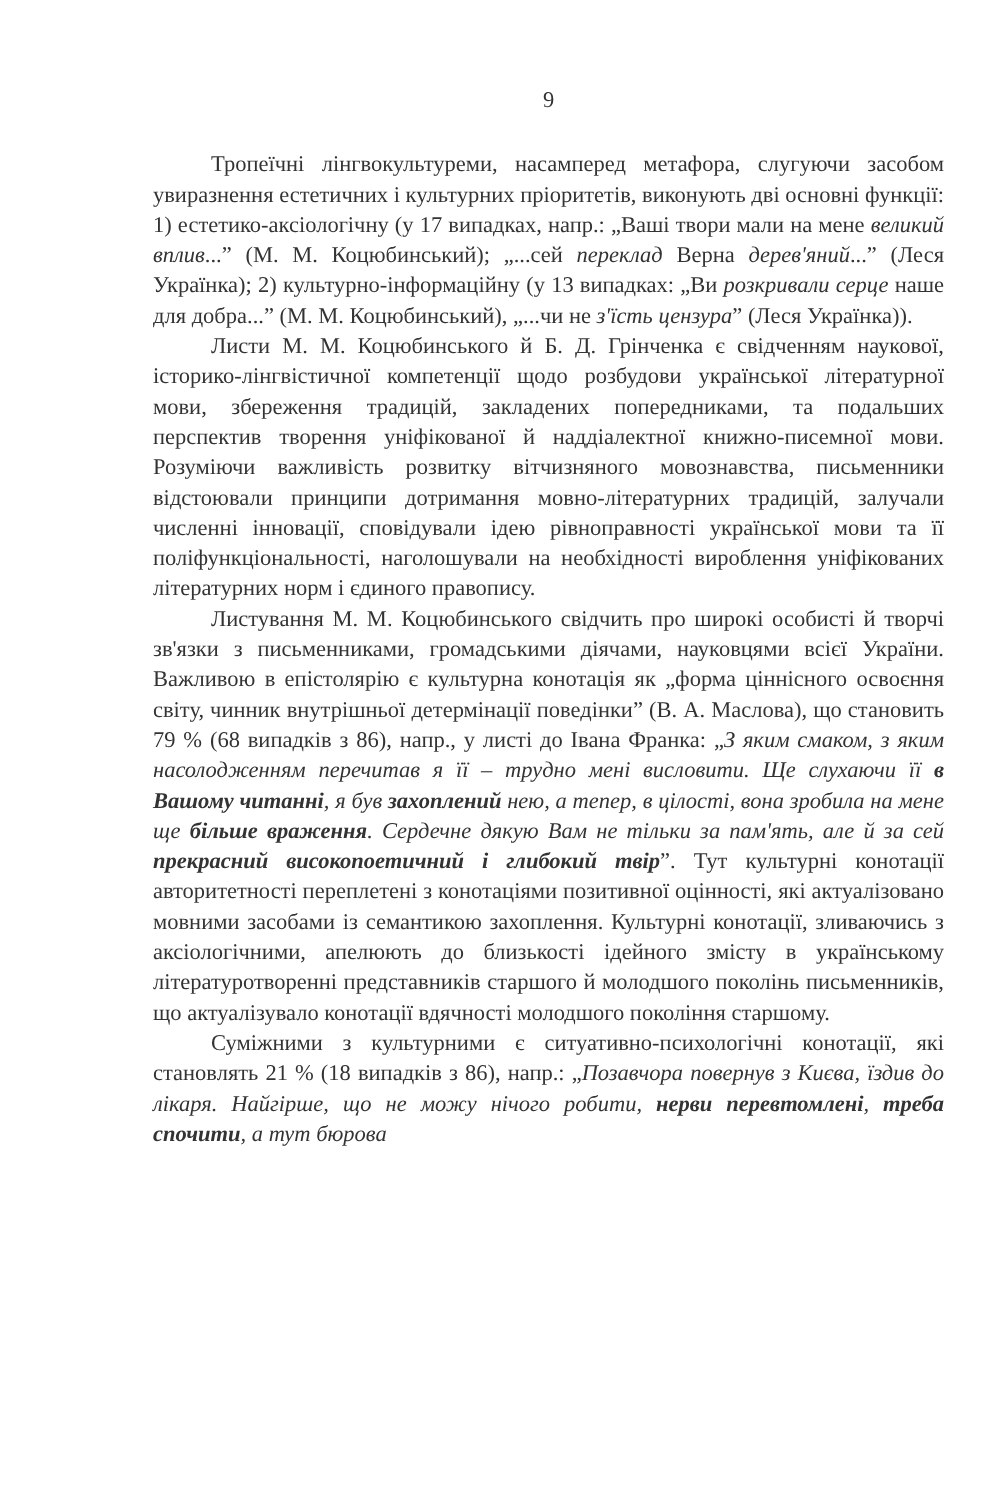9
Тропеїчні лінгвокультуреми, насамперед метафора, слугуючи засобом увиразнення естетичних і культурних пріоритетів, виконують дві основні функції: 1) естетико-аксіологічну (у 17 випадках, напр.: „Ваші твори мали на мене великий вплив...” (М. М. Коцюбинський); „...сей переклад Верна дерев'яний...” (Леся Українка); 2) культурно-інформаційну (у 13 випадках: „Ви розкривали серце наше для добра...” (М. М. Коцюбинський), „...чи не з'їсть цензура” (Леся Українка)).
Листи М. М. Коцюбинського й Б. Д. Грінченка є свідченням наукової, історико-лінгвістичної компетенції щодо розбудови української літературної мови, збереження традицій, закладених попередниками, та подальших перспектив творення уніфікованої й наддіалектної книжно-писемної мови. Розуміючи важливість розвитку вітчизняного мовознавства, письменники відстоювали принципи дотримання мовно-літературних традицій, залучали численні інновації, сповідували ідею рівноправності української мови та її поліфункціональності, наголошували на необхідності вироблення уніфікованих літературних норм і єдиного правопису.
Листування М. М. Коцюбинського свідчить про широкі особисті й творчі зв'язки з письменниками, громадськими діячами, науковцями всієї України. Важливою в епістолярію є культурна конотація як „форма ціннісного освоєння світу, чинник внутрішньої детермінації поведінки” (В. А. Маслова), що становить 79 % (68 випадків з 86), напр., у листі до Івана Франка: „З яким смаком, з яким насолодженням перечитав я її – трудно мені висловити. Ще слухаючи її в Вашому читанні, я був захоплений нею, а тепер, в цілості, вона зробила на мене ще більше враження. Сердечне дякую Вам не тільки за пам'ять, але й за сей прекрасний високопоетичний і глибокий твір”. Тут культурні конотації авторитетності переплетені з конотаціями позитивної оцінності, які актуалізовано мовними засобами із семантикою захоплення. Культурні конотації, зливаючись з аксіологічними, апелюють до близькості ідейного змісту в українському літературотворенні представників старшого й молодшого поколінь письменників, що актуалізувало конотації вдячності молодшого покоління старшому.
Суміжними з культурними є ситуативно-психологічні конотації, які становлять 21 % (18 випадків з 86), напр.: „Позавчора повернув з Києва, їздив до лікаря. Найгірше, що не можу нічого робити, нерви перевтомлені, треба спочити, а тут бюрова